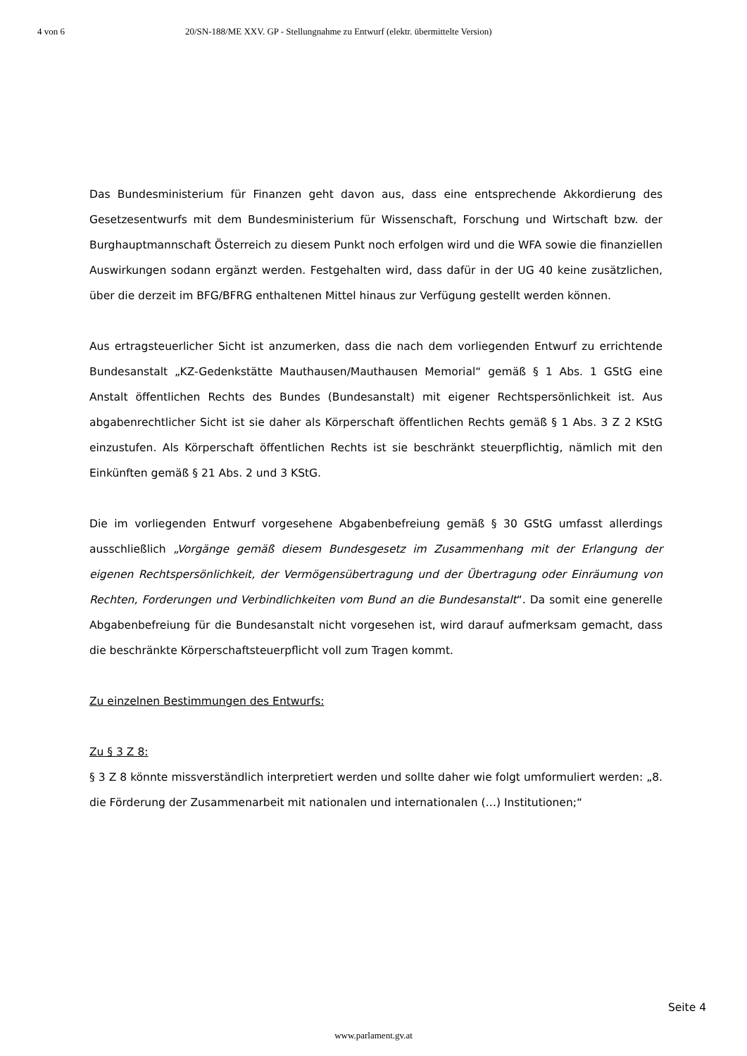4 von 6 20/SN-188/ME XXV. GP - Stellungnahme zu Entwurf (elektr. übermittelte Version)
Das Bundesministerium für Finanzen geht davon aus, dass eine entsprechende Akkordierung des Gesetzesentwurfs mit dem Bundesministerium für Wissenschaft, Forschung und Wirtschaft bzw. der Burghauptmannschaft Österreich zu diesem Punkt noch erfolgen wird und die WFA sowie die finanziellen Auswirkungen sodann ergänzt werden. Festgehalten wird, dass dafür in der UG 40 keine zusätzlichen, über die derzeit im BFG/BFRG enthaltenen Mittel hinaus zur Verfügung gestellt werden können.
Aus ertragsteuerlicher Sicht ist anzumerken, dass die nach dem vorliegenden Entwurf zu errichtende Bundesanstalt „KZ-Gedenkstätte Mauthausen/Mauthausen Memorial“ gemäß § 1 Abs. 1 GStG eine Anstalt öffentlichen Rechts des Bundes (Bundesanstalt) mit eigener Rechtspersönlichkeit ist. Aus abgabenrechtlicher Sicht ist sie daher als Körperschaft öffentlichen Rechts gemäß § 1 Abs. 3 Z 2 KStG einzustufen. Als Körperschaft öffentlichen Rechts ist sie beschränkt steuerpflichtig, nämlich mit den Einkünften gemäß § 21 Abs. 2 und 3 KStG.
Die im vorliegenden Entwurf vorgesehene Abgabenbefreiung gemäß § 30 GStG umfasst allerdings ausschließlich „Vorgänge gemäß diesem Bundesgesetz im Zusammenhang mit der Erlangung der eigenen Rechtspersönlichkeit, der Vermögensübertragung und der Übertragung oder Einräumung von Rechten, Forderungen und Verbindlichkeiten vom Bund an die Bundesanstalt“. Da somit eine generelle Abgabenbefreiung für die Bundesanstalt nicht vorgesehen ist, wird darauf aufmerksam gemacht, dass die beschränkte Körperschaftsteuerpflicht voll zum Tragen kommt.
Zu einzelnen Bestimmungen des Entwurfs:
Zu § 3 Z 8:
§ 3 Z 8 könnte missverständlich interpretiert werden und sollte daher wie folgt umformuliert werden: „8. die Förderung der Zusammenarbeit mit nationalen und internationalen (…) Institutionen;“
Seite 4
www.parlament.gv.at